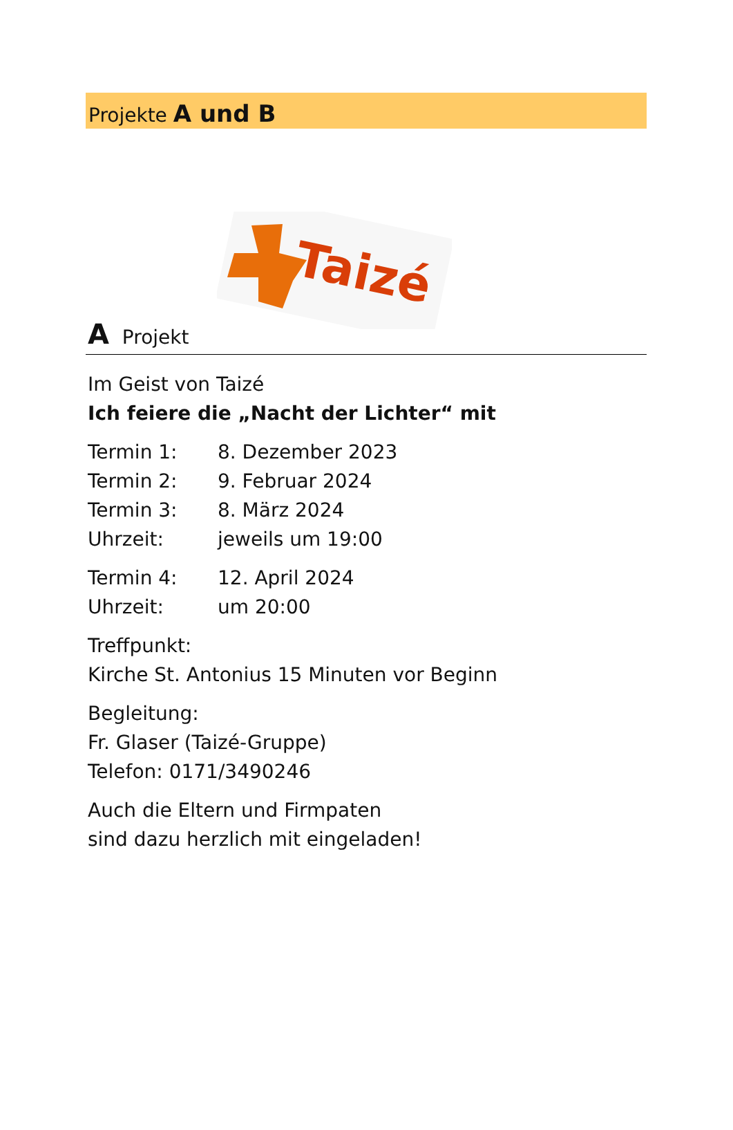Projekte A und B
Taizé
A Projekt
Im Geist von Taizé
Ich feiere die „Nacht der Lichter“ mit
Termin 1: 8. Dezember 2023
Termin 2: 9. Februar 2024
Termin 3: 8. März 2024
Uhrzeit: jeweils um 19:00
Termin 4: 12. April 2024
Uhrzeit: um 20:00
Treffpunkt:
Kirche St. Antonius 15 Minuten vor Beginn
Begleitung:
Fr. Glaser (Taizé-Gruppe)
Telefon: 0171/3490246
Auch die Eltern und Firmpaten
sind dazu herzlich mit eingeladen!